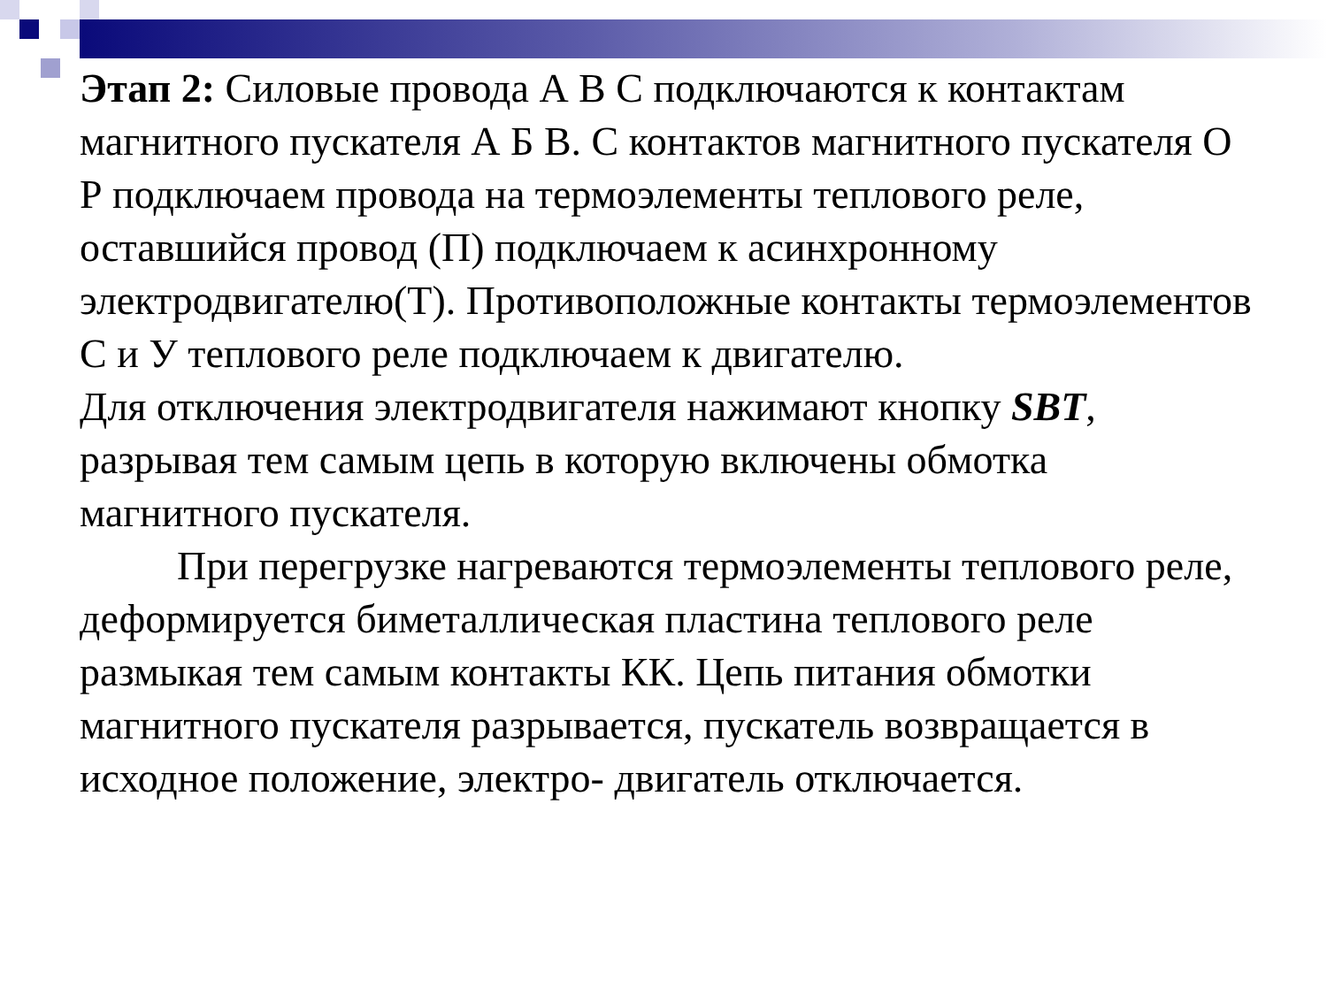Этап 2: Силовые провода А В С подключаются к контактам магнитного пускателя А Б В. С контактов магнитного пускателя О Р подключаем провода на термоэлементы теплового реле, оставшийся провод (П) подключаем к асинхронному электродвигателю(Т). Противоположные контакты термоэлементов С и У теплового реле подключаем к двигателю.
Для отключения электродвигателя нажимают кнопку SBT, разрывая тем самым цепь в которую включены обмотка магнитного пускателя.
При перегрузке нагреваются термоэлементы теплового реле, деформируется биметаллическая пластина теплового реле размыкая тем самым контакты КК. Цепь питания обмотки магнитного пускателя разрывается, пускатель возвращается в исходное положение, электро- двигатель отключается.